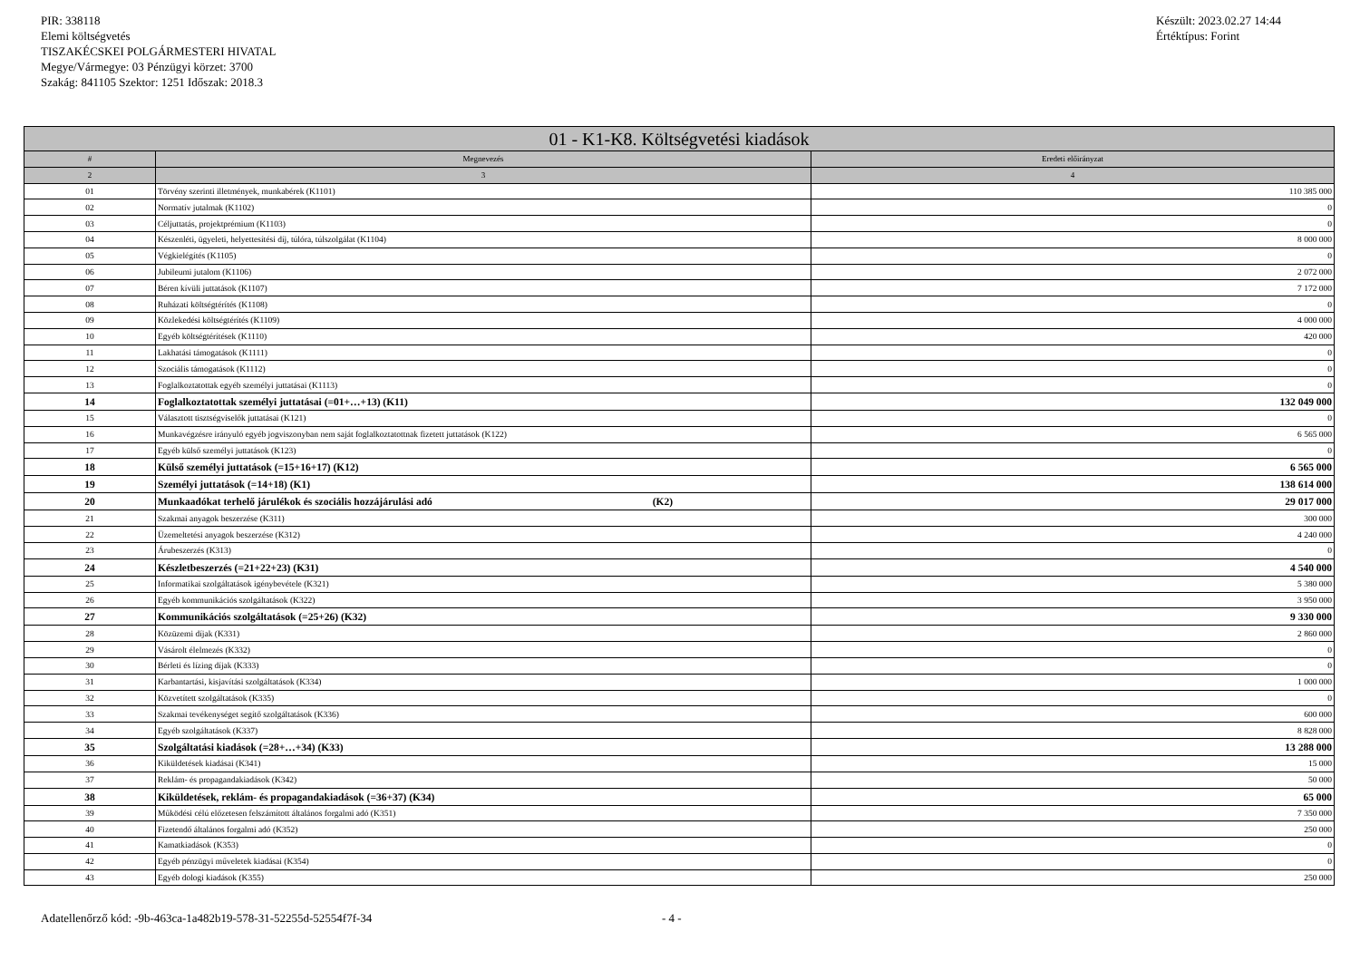PIR: 338118
Elemi költségvetés
TISZAKÉCSKEI POLGÁRMESTERI HIVATAL
Megye/Vármegye: 03 Pénzügyi körzet: 3700
Szakág: 841105 Szektor: 1251 Időszak: 2018.3
Készült: 2023.02.27 14:44
Értéktípus: Forint
| 01 - K1-K8. Költségvetési kiadások | | |
| --- | --- | --- |
| # | Megnevezés | Eredeti előirányzat |
| 2 | 3 | 4 |
| 01 | Törvény szerinti illetmények, munkabérek (K1101) | 110 385 000 |
| 02 | Normatív jutalmak (K1102) | 0 |
| 03 | Céljuttatás, projektprémium (K1103) | 0 |
| 04 | Készenléti, ügyeleti, helyettesítési díj, túlóra, túlszolgálat (K1104) | 8 000 000 |
| 05 | Végkielégítés (K1105) | 0 |
| 06 | Jubileumi jutalom (K1106) | 2 072 000 |
| 07 | Béren kívüli juttatások (K1107) | 7 172 000 |
| 08 | Ruházati költségtérítés (K1108) | 0 |
| 09 | Közlekedési költségtérítés (K1109) | 4 000 000 |
| 10 | Egyéb költségtérítések (K1110) | 420 000 |
| 11 | Lakhatási támogatások (K1111) | 0 |
| 12 | Szociális támogatások (K1112) | 0 |
| 13 | Foglalkoztatottak egyéb személyi juttatásai (K1113) | 0 |
| 14 | Foglalkoztatottak személyi juttatásai (=01+…+13) (K11) | 132 049 000 |
| 15 | Választott tisztségviselők juttatásai (K121) | 0 |
| 16 | Munkavégzésre irányuló egyéb jogviszonyban nem saját foglalkoztatottnak fizetett juttatások (K122) | 6 565 000 |
| 17 | Egyéb külső személyi juttatások (K123) | 0 |
| 18 | Külső személyi juttatások (=15+16+17) (K12) | 6 565 000 |
| 19 | Személyi juttatások (=14+18) (K1) | 138 614 000 |
| 20 | Munkaadókat terhelő járulékok és szociális hozzájárulási adó (K2) | 29 017 000 |
| 21 | Szakmai anyagok beszerzése (K311) | 300 000 |
| 22 | Üzemeltetési anyagok beszerzése (K312) | 4 240 000 |
| 23 | Árubeszerzés (K313) | 0 |
| 24 | Készletbeszerzés (=21+22+23) (K31) | 4 540 000 |
| 25 | Informatikai szolgáltatások igénybevétele (K321) | 5 380 000 |
| 26 | Egyéb kommunikációs szolgáltatások (K322) | 3 950 000 |
| 27 | Kommunikációs szolgáltatások (=25+26) (K32) | 9 330 000 |
| 28 | Közüzemi díjak (K331) | 2 860 000 |
| 29 | Vásárolt élelmezés (K332) | 0 |
| 30 | Bérleti és lízing díjak (K333) | 0 |
| 31 | Karbantartási, kisjavítási szolgáltatások (K334) | 1 000 000 |
| 32 | Közvetített szolgáltatások (K335) | 0 |
| 33 | Szakmai tevékenységet segítő szolgáltatások (K336) | 600 000 |
| 34 | Egyéb szolgáltatások (K337) | 8 828 000 |
| 35 | Szolgáltatási kiadások (=28+…+34) (K33) | 13 288 000 |
| 36 | Kiküldetések kiadásai (K341) | 15 000 |
| 37 | Reklám- és propagandakiadások (K342) | 50 000 |
| 38 | Kiküldetések, reklám- és propagandakiadások (=36+37) (K34) | 65 000 |
| 39 | Működési célú előzetesen felszámított általános forgalmi adó (K351) | 7 350 000 |
| 40 | Fizetendő általános forgalmi adó (K352) | 250 000 |
| 41 | Kamatkiadások (K353) | 0 |
| 42 | Egyéb pénzügyi műveletek kiadásai (K354) | 0 |
| 43 | Egyéb dologi kiadások (K355) | 250 000 |
Adatellenőrző kód: -9b-463ca-1a482b19-578-31-52255d-52554f7f-34 - 4 -